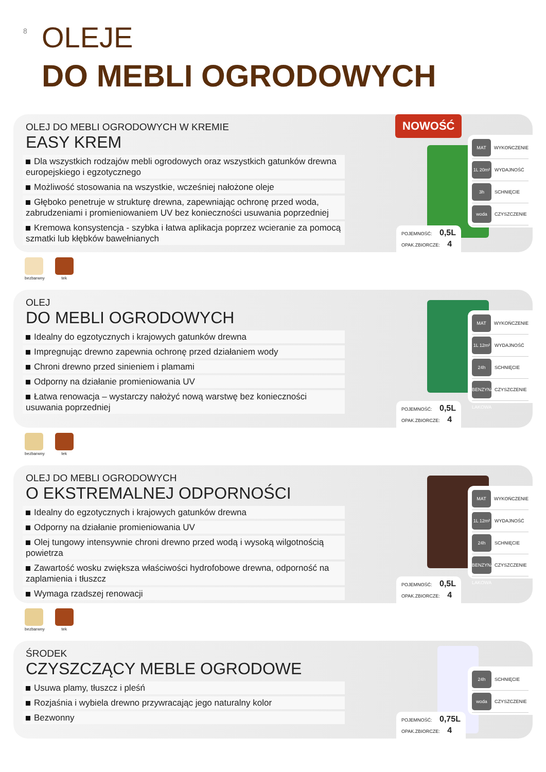8 OLEJE
DO MEBLI OGRODOWYCH
OLEJ DO MEBLI OGRODOWYCH W KREMIE
EASY KREM
Dla wszystkich rodzajów mebli ogrodowych oraz wszystkich gatunków drewna europejskiego i egzotycznego
Możliwość stosowania na wszystkie, wcześniej nałożone oleje
Głęboko penetruje w strukturę drewna, zapewniając ochronę przed woda, zabrudzeniami i promieniowaniem UV bez konieczności usuwania poprzedniej
Kremowa konsystencja - szybka i łatwa aplikacja poprzez wcieranie za pomocą szmatki lub kłębków bawełnianych
POJEMNOŚĆ: 0,5L
OPAK.ZBIORCZE: 4
NOWOŚĆ
MAT
WYKOŃCZENIE
1L 20m²
WYDAJNOŚĆ
3h
SCHNIĘCIE
woda
CZYSZCZENIE
bezbarwny tek
OLEJ
DO MEBLI OGRODOWYCH
Idealny do egzotycznych i krajowych gatunków drewna
Impregnując drewno zapewnia ochronę przed działaniem wody
Chroni drewno przed sinieniem i plamami
Odporny na działanie promieniowania UV
Łatwa renowacja – wystarczy nałożyć nową warstwę bez konieczności usuwania poprzedniej
POJEMNOŚĆ: 0,5L
OPAK.ZBIORCZE: 4
MAT
WYKOŃCZENIE
1L 12m²
WYDAJNOŚĆ
24h
SCHNIĘCIE
BENZYNA LAKOWA
CZYSZCZENIE
bezbarwny tek
OLEJ DO MEBLI OGRODOWYCH
O EKSTREMALNEJ ODPORNOŚCI
Idealny do egzotycznych i krajowych gatunków drewna
Odporny na działanie promieniowania UV
Olej tungowy intensywnie chroni drewno przed wodą i wysoką wilgotnością powietrza
Zawartość wosku zwiększa właściwości hydrofobowe drewna, odporność na zaplamienia i tłuszcz
Wymaga rzadszej renowacji
POJEMNOŚĆ: 0,5L
OPAK.ZBIORCZE: 4
MAT
WYKOŃCZENIE
1L 12m²
WYDAJNOŚĆ
24h
SCHNIĘCIE
BENZYNA LAKOWA
CZYSZCZENIE
bezbarwny tek
ŚRODEK
CZYSZCZĄCY MEBLE OGRODOWE
Usuwa plamy, tłuszcz i pleśń
Rozjaśnia i wybiela drewno przywracając jego naturalny kolor
Bezwonny
POJEMNOŚĆ: 0,75L
OPAK.ZBIORCZE: 4
24h
SCHNIĘCIE
woda
CZYSZCZENIE